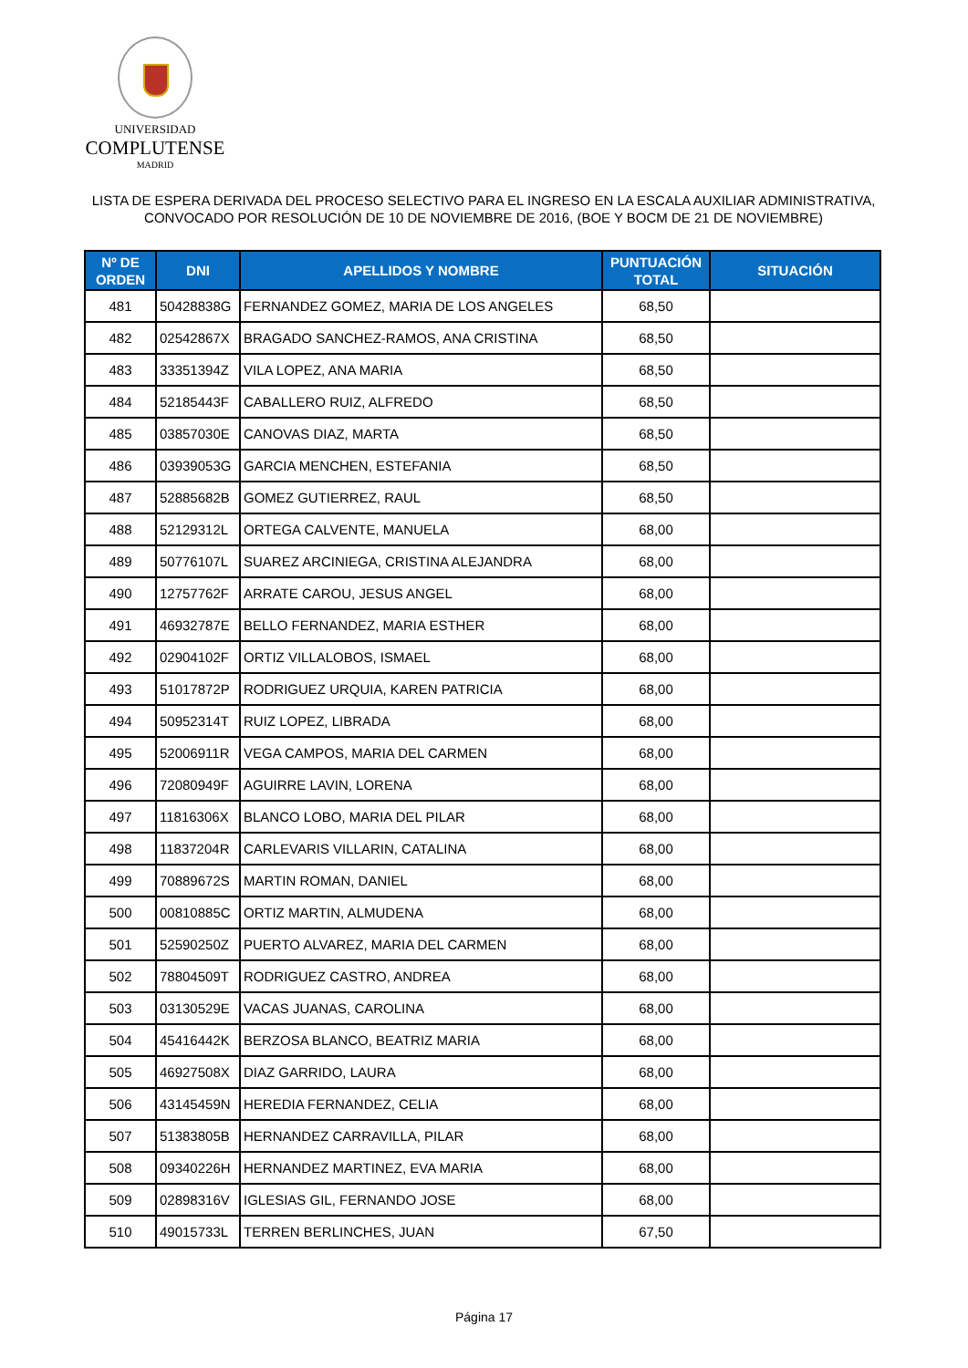UNIVERSIDAD
COMPLUTENSE
MADRID
LISTA DE ESPERA DERIVADA DEL PROCESO SELECTIVO PARA EL INGRESO EN LA ESCALA AUXILIAR ADMINISTRATIVA,
CONVOCADO POR RESOLUCIÓN DE 10 DE NOVIEMBRE DE 2016, (BOE Y BOCM DE 21 DE NOVIEMBRE)
| Nº DE ORDEN | DNI | APELLIDOS Y NOMBRE | PUNTUACIÓN TOTAL | SITUACIÓN |
| --- | --- | --- | --- | --- |
| 481 | 50428838G | FERNANDEZ GOMEZ, MARIA DE LOS ANGELES | 68,50 | |
| 482 | 02542867X | BRAGADO SANCHEZ-RAMOS, ANA CRISTINA | 68,50 | |
| 483 | 33351394Z | VILA LOPEZ, ANA MARIA | 68,50 | |
| 484 | 52185443F | CABALLERO RUIZ, ALFREDO | 68,50 | |
| 485 | 03857030E | CANOVAS DIAZ, MARTA | 68,50 | |
| 486 | 03939053G | GARCIA MENCHEN, ESTEFANIA | 68,50 | |
| 487 | 52885682B | GOMEZ GUTIERREZ, RAUL | 68,50 | |
| 488 | 52129312L | ORTEGA CALVENTE, MANUELA | 68,00 | |
| 489 | 50776107L | SUAREZ ARCINIEGA, CRISTINA ALEJANDRA | 68,00 | |
| 490 | 12757762F | ARRATE CAROU, JESUS ANGEL | 68,00 | |
| 491 | 46932787E | BELLO FERNANDEZ, MARIA ESTHER | 68,00 | |
| 492 | 02904102F | ORTIZ VILLALOBOS, ISMAEL | 68,00 | |
| 493 | 51017872P | RODRIGUEZ URQUIA, KAREN PATRICIA | 68,00 | |
| 494 | 50952314T | RUIZ LOPEZ, LIBRADA | 68,00 | |
| 495 | 52006911R | VEGA CAMPOS, MARIA DEL CARMEN | 68,00 | |
| 496 | 72080949F | AGUIRRE LAVIN, LORENA | 68,00 | |
| 497 | 11816306X | BLANCO LOBO, MARIA DEL PILAR | 68,00 | |
| 498 | 11837204R | CARLEVARIS VILLARIN, CATALINA | 68,00 | |
| 499 | 70889672S | MARTIN ROMAN, DANIEL | 68,00 | |
| 500 | 00810885C | ORTIZ MARTIN, ALMUDENA | 68,00 | |
| 501 | 52590250Z | PUERTO ALVAREZ, MARIA DEL CARMEN | 68,00 | |
| 502 | 78804509T | RODRIGUEZ CASTRO, ANDREA | 68,00 | |
| 503 | 03130529E | VACAS JUANAS, CAROLINA | 68,00 | |
| 504 | 45416442K | BERZOSA BLANCO, BEATRIZ MARIA | 68,00 | |
| 505 | 46927508X | DIAZ GARRIDO, LAURA | 68,00 | |
| 506 | 43145459N | HEREDIA FERNANDEZ, CELIA | 68,00 | |
| 507 | 51383805B | HERNANDEZ CARRAVILLA, PILAR | 68,00 | |
| 508 | 09340226H | HERNANDEZ MARTINEZ, EVA MARIA | 68,00 | |
| 509 | 02898316V | IGLESIAS GIL, FERNANDO JOSE | 68,00 | |
| 510 | 49015733L | TERREN BERLINCHES, JUAN | 67,50 | |
Página 17